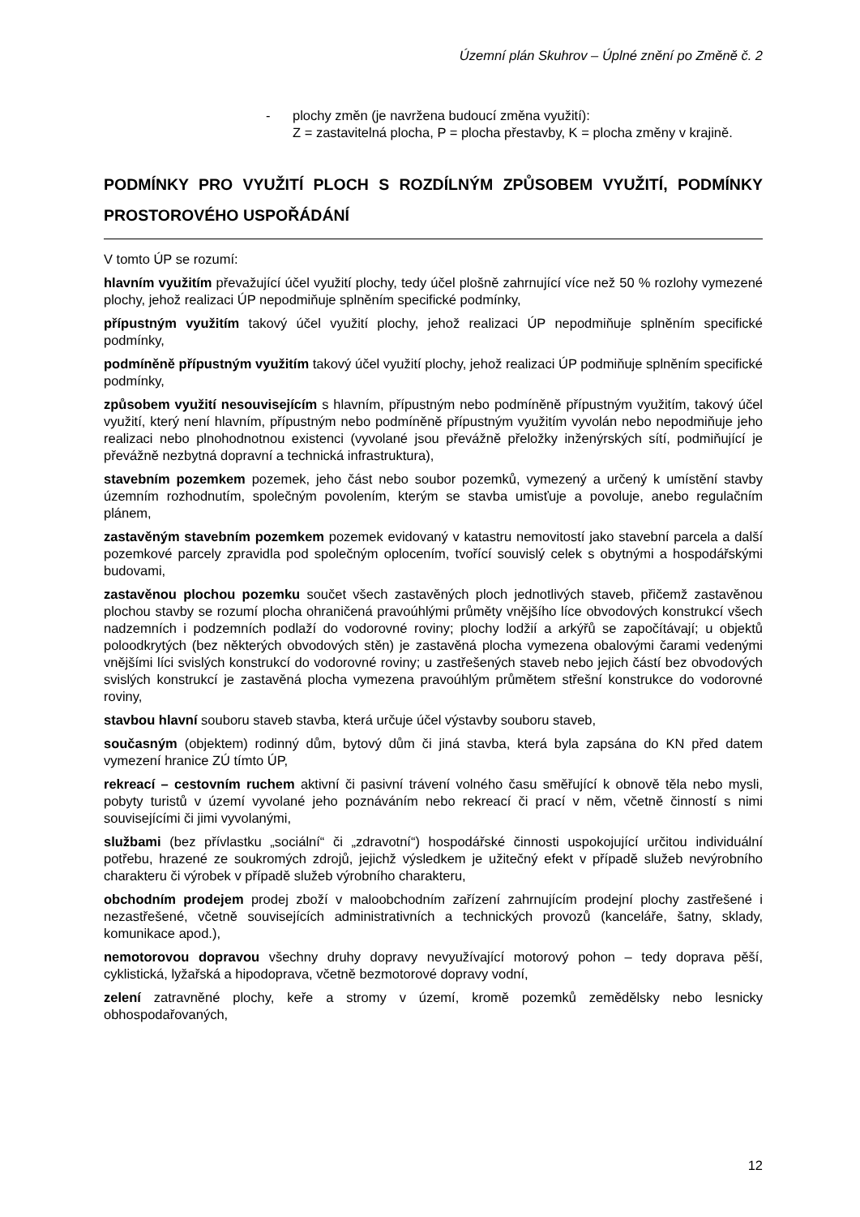Územní plán Skuhrov – Úplné znění po Změně č. 2
- plochy změn (je navržena budoucí změna využití):
Z = zastavitelná plocha, P = plocha přestavby, K = plocha změny v krajině.
PODMÍNKY PRO VYUŽITÍ PLOCH S ROZDÍLNÝM ZPŮSOBEM VYUŽITÍ, PODMÍNKY PROSTOROVÉHO USPOŘÁDÁNÍ
V tomto ÚP se rozumí:
hlavním využitím převažující účel využití plochy, tedy účel plošně zahrnující více než 50 % rozlohy vymezené plochy, jehož realizaci ÚP nepodmiňuje splněním specifické podmínky,
přípustným využitím takový účel využití plochy, jehož realizaci ÚP nepodmiňuje splněním specifické podmínky,
podmíněně přípustným využitím takový účel využití plochy, jehož realizaci ÚP podmiňuje splněním specifické podmínky,
způsobem využití nesouvisejícím s hlavním, přípustným nebo podmíněně přípustným využitím, takový účel využití, který není hlavním, přípustným nebo podmíněně přípustným využitím vyvolán nebo nepodmiňuje jeho realizaci nebo plnohodnotnou existenci (vyvolané jsou převážně přeložky inženýrských sítí, podmiňující je převážně nezbytná dopravní a technická infrastruktura),
stavebním pozemkem pozemek, jeho část nebo soubor pozemků, vymezený a určený k umístění stavby územním rozhodnutím, společným povolením, kterým se stavba umisťuje a povoluje, anebo regulačním plánem,
zastavěným stavebním pozemkem pozemek evidovaný v katastru nemovitostí jako stavební parcela a další pozemkové parcely zpravidla pod společným oplocením, tvořící souvislý celek s obytnými a hospodářskými budovami,
zastavěnou plochou pozemku součet všech zastavěných ploch jednotlivých staveb, přičemž zastavěnou plochou stavby se rozumí plocha ohraničená pravoúhlými průměty vnějšího líce obvodových konstrukcí všech nadzemních i podzemních podlaží do vodorovné roviny; plochy lodžií a arkýřů se započítávají; u objektů poloodkrytých (bez některých obvodových stěn) je zastavěná plocha vymezena obalovými čarami vedenými vnějšími líci svislých konstrukcí do vodorovné roviny; u zastřešených staveb nebo jejich částí bez obvodových svislých konstrukcí je zastavěná plocha vymezena pravoúhlým průmětem střešní konstrukce do vodorovné roviny,
stavbou hlavní souboru staveb stavba, která určuje účel výstavby souboru staveb,
současným (objektem) rodinný dům, bytový dům či jiná stavba, která byla zapsána do KN před datem vymezení hranice ZÚ tímto ÚP,
rekreací – cestovním ruchem aktivní či pasivní trávení volného času směřující k obnově těla nebo mysli, pobyty turistů v území vyvolané jeho poznáváním nebo rekreací či prací v něm, včetně činností s nimi souvisejícími či jimi vyvolanými,
službami (bez přívlastku „sociální“ či „zdravotní“) hospodářské činnosti uspokojující určitou individuální potřebu, hrazené ze soukromých zdrojů, jejichž výsledkem je užitečný efekt v případě služeb nevýrobního charakteru či výrobek v případě služeb výrobního charakteru,
obchodním prodejem prodej zboží v maloobchodním zařízení zahrnujícím prodejní plochy zastřešené i nezastřešené, včetně souvisejících administrativních a technických provozů (kanceláře, šatny, sklady, komunikace apod.),
nemotorovou dopravou všechny druhy dopravy nevyužívající motorový pohon – tedy doprava pěší, cyklistická, lyžařská a hipodoprava, včetně bezmotorové dopravy vodní,
zelení zatravněné plochy, keře a stromy v území, kromě pozemků zemědělsky nebo lesnicky obhospodařovaných,
12